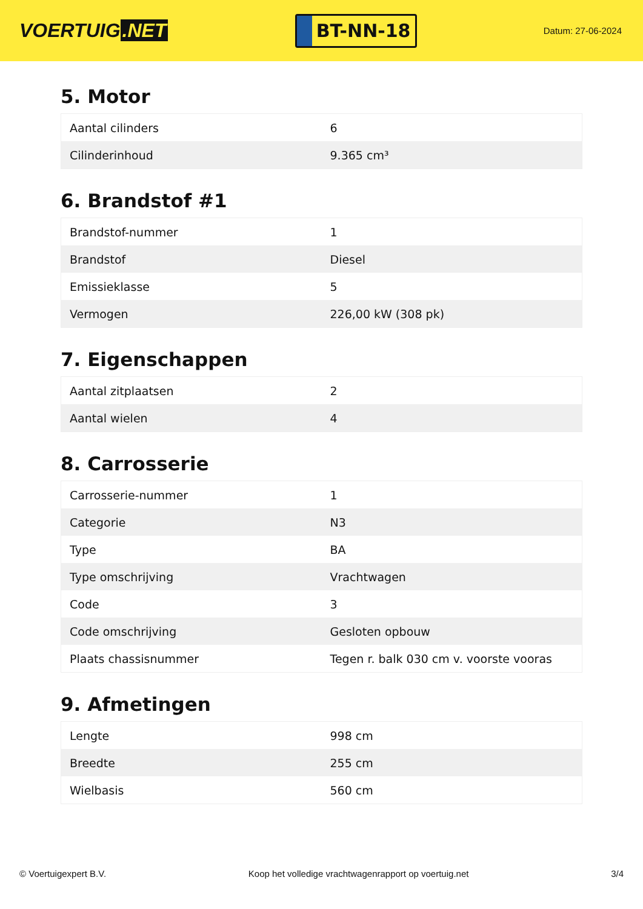VOERTUIG.NET
BT-NN-18
Datum: 27-06-2024
5. Motor
| Aantal cilinders | 6 |
| Cilinderinhoud | 9.365 cm³ |
6. Brandstof #1
| Brandstof-nummer | 1 |
| Brandstof | Diesel |
| Emissieklasse | 5 |
| Vermogen | 226,00 kW (308 pk) |
7. Eigenschappen
| Aantal zitplaatsen | 2 |
| Aantal wielen | 4 |
8. Carrosserie
| Carrosserie-nummer | 1 |
| Categorie | N3 |
| Type | BA |
| Type omschrijving | Vrachtwagen |
| Code | 3 |
| Code omschrijving | Gesloten opbouw |
| Plaats chassisnummer | Tegen r. balk 030 cm v. voorste vooras |
9. Afmetingen
| Lengte | 998 cm |
| Breedte | 255 cm |
| Wielbasis | 560 cm |
© Voertuigexpert B.V. Koop het volledige vrachtwagenrapport op voertuig.net 3/4